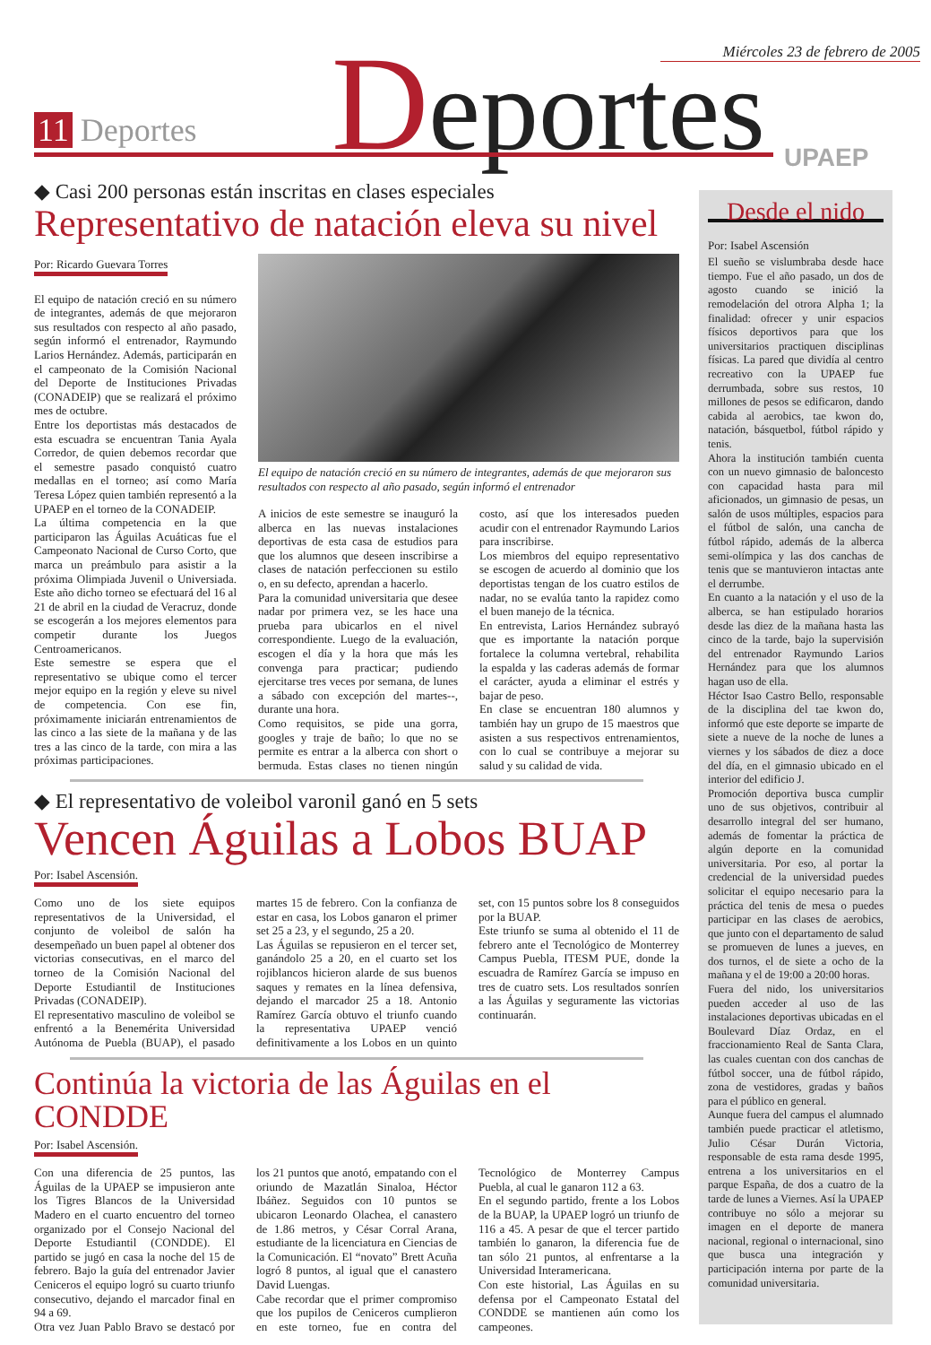Miércoles 23 de febrero de 2005
11 Deportes Deportes UPAEP
◆ Casi 200 personas están inscritas en clases especiales
Representativo de natación eleva su nivel
Por: Ricardo Guevara Torres
El equipo de natación creció en su número de integrantes, además de que mejoraron sus resultados con respecto al año pasado, según informó el entrenador, Raymundo Larios Hernández. Además, participarán en el campeonato de la Comisión Nacional del Deporte de Instituciones Privadas (CONADEIP) que se realizará el próximo mes de octubre.
Entre los deportistas más destacados de esta escuadra se encuentran Tania Ayala Corredor, de quien debemos recordar que el semestre pasado conquistó cuatro medallas en el torneo; así como María Teresa López quien también representó a la UPAEP en el torneo de la CONADEIP.
La última competencia en la que participaron las Águilas Acuáticas fue el Campeonato Nacional de Curso Corto, que marca un preámbulo para asistir a la próxima Olimpiada Juvenil o Universiada. Este año dicho torneo se efectuará del 16 al 21 de abril en la ciudad de Veracruz, donde se escogerán a los mejores elementos para competir durante los Juegos Centroamericanos.
Este semestre se espera que el representativo se ubique como el tercer mejor equipo en la región y eleve su nivel de competencia. Con ese fin, próximamente iniciarán entrenamientos de las cinco a las siete de la mañana y de las tres a las cinco de la tarde, con mira a las próximas participaciones.
El equipo de natación creció en su número de integrantes, además de que mejoraron sus resultados con respecto al año pasado, según informó el entrenador
A inicios de este semestre se inauguró la alberca en las nuevas instalaciones deportivas de esta casa de estudios para que los alumnos que deseen inscribirse a clases de natación perfeccionen su estilo o, en su defecto, aprendan a hacerlo.
Para la comunidad universitaria que desee nadar por primera vez, se les hace una prueba para ubicarlos en el nivel correspondiente. Luego de la evaluación, escogen el día y la hora que más les convenga para practicar; pudiendo ejercitarse tres veces por semana, de lunes a sábado con excepción del martes--, durante una hora.
Como requisitos, se pide una gorra, googles y traje de baño; lo que no se permite es entrar a la alberca con short o bermuda. Estas clases no tienen ningún costo, así que los interesados pueden acudir con el entrenador Raymundo Larios para inscribirse.
Los miembros del equipo representativo se escogen de acuerdo al dominio que los deportistas tengan de los cuatro estilos de nadar, no se evalúa tanto la rapidez como el buen manejo de la técnica.
En entrevista, Larios Hernández subrayó que es importante la natación porque fortalece la columna vertebral, rehabilita la espalda y las caderas además de formar el carácter, ayuda a eliminar el estrés y bajar de peso.
En clase se encuentran 180 alumnos y también hay un grupo de 15 maestros que asisten a sus respectivos entrenamientos, con lo cual se contribuye a mejorar su salud y su calidad de vida.
◆ El representativo de voleibol varonil ganó en 5 sets
Vencen Águilas a Lobos BUAP
Por: Isabel Ascensión.
Como uno de los siete equipos representativos de la Universidad, el conjunto de voleibol de salón ha desempeñado un buen papel al obtener dos victorias consecutivas, en el marco del torneo de la Comisión Nacional del Deporte Estudiantil de Instituciones Privadas (CONADEIP).
El representativo masculino de voleibol se enfrentó a la Benemérita Universidad Autónoma de Puebla (BUAP), el pasado martes 15 de febrero. Con la confianza de estar en casa, los Lobos ganaron el primer set 25 a 23, y el segundo, 25 a 20.
Las Águilas se repusieron en el tercer set, ganándolo 25 a 20, en el cuarto set los rojiblancos hicieron alarde de sus buenos saques y remates en la línea defensiva, dejando el marcador 25 a 18. Antonio Ramírez García obtuvo el triunfo cuando la representativa UPAEP venció definitivamente a los Lobos en un quinto set, con 15 puntos sobre los 8 conseguidos por la BUAP.
Este triunfo se suma al obtenido el 11 de febrero ante el Tecnológico de Monterrey Campus Puebla, ITESM PUE, donde la escuadra de Ramírez García se impuso en tres de cuatro sets. Los resultados sonríen a las Águilas y seguramente las victorias continuarán.
Continúa la victoria de las Águilas en el CONDDE
Por: Isabel Ascensión.
Con una diferencia de 25 puntos, las Águilas de la UPAEP se impusieron ante los Tigres Blancos de la Universidad Madero en el cuarto encuentro del torneo organizado por el Consejo Nacional del Deporte Estudiantil (CONDDE). El partido se jugó en casa la noche del 15 de febrero. Bajo la guía del entrenador Javier Ceniceros el equipo logró su cuarto triunfo consecutivo, dejando el marcador final en 94 a 69.
Otra vez Juan Pablo Bravo se destacó por los 21 puntos que anotó, empatando con el oriundo de Mazatlán Sinaloa, Héctor Ibáñez. Seguidos con 10 puntos se ubicaron Leonardo Olachea, el canastero de 1.86 metros, y César Corral Arana, estudiante de la licenciatura en Ciencias de la Comunicación. El “novato” Brett Acuña logró 8 puntos, al igual que el canastero David Luengas.
Cabe recordar que el primer compromiso que los pupilos de Ceniceros cumplieron en este torneo, fue en contra del Tecnológico de Monterrey Campus Puebla, al cual le ganaron 112 a 63.
En el segundo partido, frente a los Lobos de la BUAP, la UPAEP logró un triunfo de 116 a 45. A pesar de que el tercer partido también lo ganaron, la diferencia fue de tan sólo 21 puntos, al enfrentarse a la Universidad Interamericana.
Con este historial, Las Águilas en su defensa por el Campeonato Estatal del CONDDE se mantienen aún como los campeones.
Desde el nido
Por: Isabel Ascensión
El sueño se vislumbraba desde hace tiempo. Fue el año pasado, un dos de agosto cuando se inició la remodelación del otrora Alpha 1; la finalidad: ofrecer y unir espacios físicos deportivos para que los universitarios practiquen disciplinas físicas. La pared que dividía al centro recreativo con la UPAEP fue derrumbada, sobre sus restos, 10 millones de pesos se edificaron, dando cabida al aerobics, tae kwon do, natación, básquetbol, fútbol rápido y tenis.
Ahora la institución también cuenta con un nuevo gimnasio de baloncesto con capacidad hasta para mil aficionados, un gimnasio de pesas, un salón de usos múltiples, espacios para el fútbol de salón, una cancha de fútbol rápido, además de la alberca semi-olímpica y las dos canchas de tenis que se mantuvieron intactas ante el derrumbe.
En cuanto a la natación y el uso de la alberca, se han estipulado horarios desde las diez de la mañana hasta las cinco de la tarde, bajo la supervisión del entrenador Raymundo Larios Hernández para que los alumnos hagan uso de ella.
Héctor Isao Castro Bello, responsable de la disciplina del tae kwon do, informó que este deporte se imparte de siete a nueve de la noche de lunes a viernes y los sábados de diez a doce del día, en el gimnasio ubicado en el interior del edificio J.
Promoción deportiva busca cumplir uno de sus objetivos, contribuir al desarrollo integral del ser humano, además de fomentar la práctica de algún deporte en la comunidad universitaria. Por eso, al portar la credencial de la universidad puedes solicitar el equipo necesario para la práctica del tenis de mesa o puedes participar en las clases de aerobics, que junto con el departamento de salud se promueven de lunes a jueves, en dos turnos, el de siete a ocho de la mañana y el de 19:00 a 20:00 horas.
Fuera del nido, los universitarios pueden acceder al uso de las instalaciones deportivas ubicadas en el Boulevard Díaz Ordaz, en el fraccionamiento Real de Santa Clara, las cuales cuentan con dos canchas de fútbol soccer, una de fútbol rápido, zona de vestidores, gradas y baños para el público en general.
Aunque fuera del campus el alumnado también puede practicar el atletismo, Julio César Durán Victoria, responsable de esta rama desde 1995, entrena a los universitarios en el parque España, de dos a cuatro de la tarde de lunes a Viernes. Así la UPAEP contribuye no sólo a mejorar su imagen en el deporte de manera nacional, regional o internacional, sino que busca una integración y participación interna por parte de la comunidad universitaria.